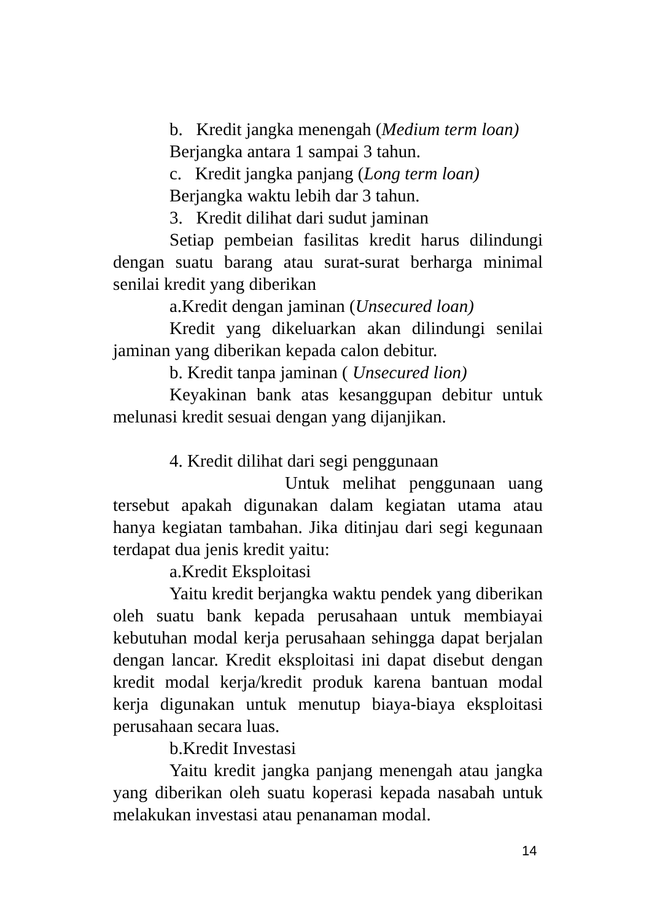b. Kredit jangka menengah (Medium term loan)
Berjangka antara 1 sampai 3 tahun.
c. Kredit jangka panjang (Long term loan)
Berjangka waktu lebih dar 3 tahun.
3. Kredit dilihat dari sudut jaminan
Setiap pembeian fasilitas kredit harus dilindungi dengan suatu barang atau surat-surat berharga minimal senilai kredit yang diberikan
a.Kredit dengan jaminan (Unsecured loan)
Kredit yang dikeluarkan akan dilindungi senilai jaminan yang diberikan kepada calon debitur.
b. Kredit tanpa jaminan ( Unsecured lion)
Keyakinan bank atas kesanggupan debitur untuk melunasi kredit sesuai dengan yang dijanjikan.
4. Kredit dilihat dari segi penggunaan
Untuk melihat penggunaan uang tersebut apakah digunakan dalam kegiatan utama atau hanya kegiatan tambahan. Jika ditinjau dari segi kegunaan terdapat dua jenis kredit yaitu:
a.Kredit Eksploitasi
Yaitu kredit berjangka waktu pendek yang diberikan oleh suatu bank kepada perusahaan untuk membiayai kebutuhan modal kerja perusahaan sehingga dapat berjalan dengan lancar. Kredit eksploitasi ini dapat disebut dengan kredit modal kerja/kredit produk karena bantuan modal kerja digunakan untuk menutup biaya-biaya eksploitasi perusahaan secara luas.
b.Kredit Investasi
Yaitu kredit jangka panjang menengah atau jangka yang diberikan oleh suatu koperasi kepada nasabah untuk melakukan investasi atau penanaman modal.
14